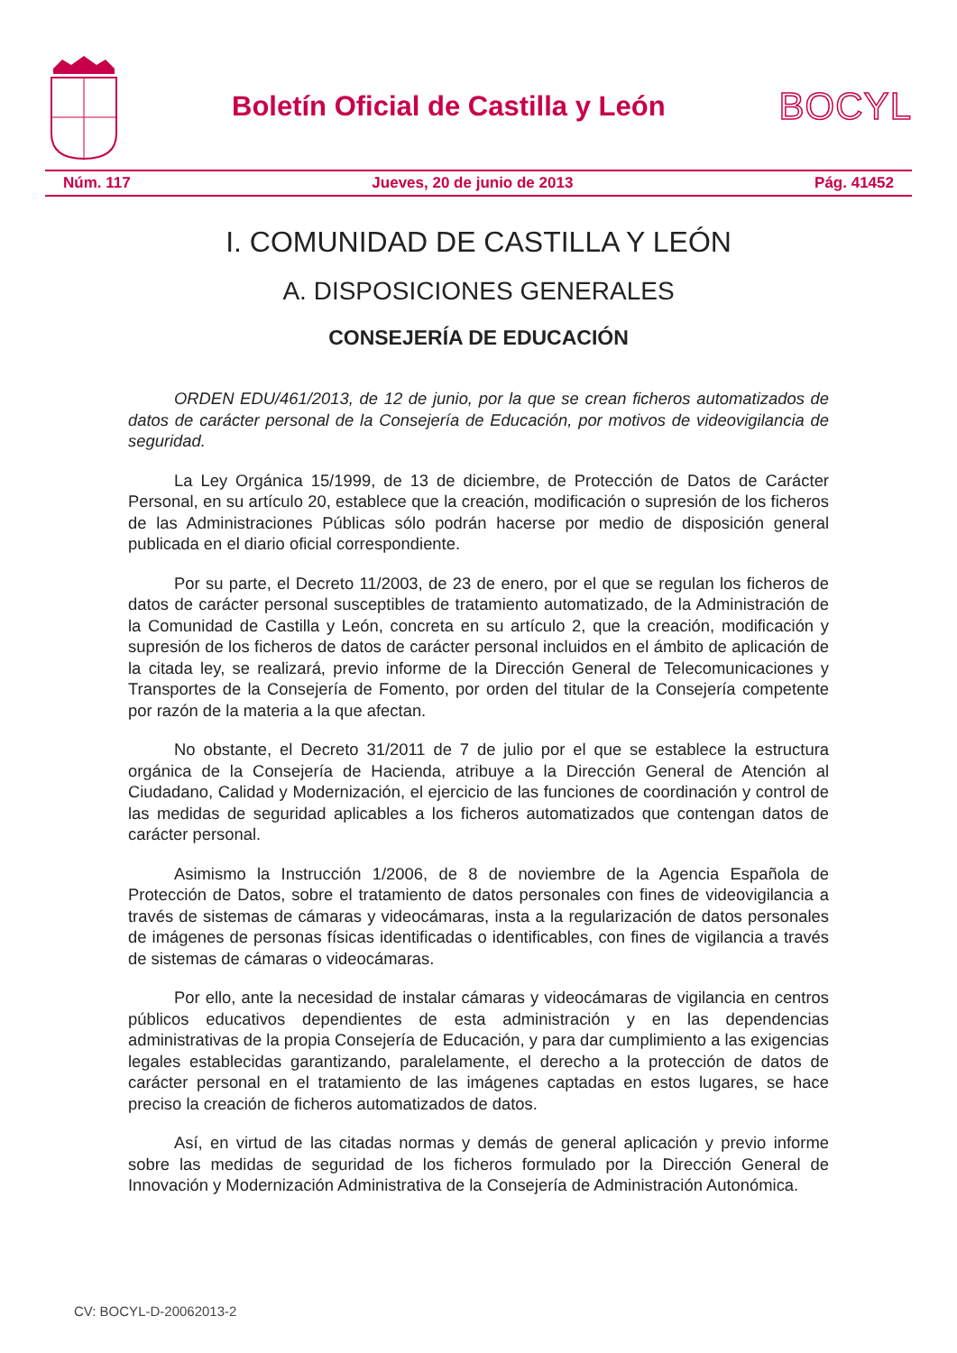Boletín Oficial de Castilla y León
BOCYL
Núm. 117 Jueves, 20 de junio de 2013 Pág. 41452
I. COMUNIDAD DE CASTILLA Y LEÓN
A. DISPOSICIONES GENERALES
CONSEJERÍA DE EDUCACIÓN
ORDEN EDU/461/2013, de 12 de junio, por la que se crean ficheros automatizados de datos de carácter personal de la Consejería de Educación, por motivos de videovigilancia de seguridad.
La Ley Orgánica 15/1999, de 13 de diciembre, de Protección de Datos de Carácter Personal, en su artículo 20, establece que la creación, modificación o supresión de los ficheros de las Administraciones Públicas sólo podrán hacerse por medio de disposición general publicada en el diario oficial correspondiente.
Por su parte, el Decreto 11/2003, de 23 de enero, por el que se regulan los ficheros de datos de carácter personal susceptibles de tratamiento automatizado, de la Administración de la Comunidad de Castilla y León, concreta en su artículo 2, que la creación, modificación y supresión de los ficheros de datos de carácter personal incluidos en el ámbito de aplicación de la citada ley, se realizará, previo informe de la Dirección General de Telecomunicaciones y Transportes de la Consejería de Fomento, por orden del titular de la Consejería competente por razón de la materia a la que afectan.
No obstante, el Decreto 31/2011 de 7 de julio por el que se establece la estructura orgánica de la Consejería de Hacienda, atribuye a la Dirección General de Atención al Ciudadano, Calidad y Modernización, el ejercicio de las funciones de coordinación y control de las medidas de seguridad aplicables a los ficheros automatizados que contengan datos de carácter personal.
Asimismo la Instrucción 1/2006, de 8 de noviembre de la Agencia Española de Protección de Datos, sobre el tratamiento de datos personales con fines de videovigilancia a través de sistemas de cámaras y videocámaras, insta a la regularización de datos personales de imágenes de personas físicas identificadas o identificables, con fines de vigilancia a través de sistemas de cámaras o videocámaras.
Por ello, ante la necesidad de instalar cámaras y videocámaras de vigilancia en centros públicos educativos dependientes de esta administración y en las dependencias administrativas de la propia Consejería de Educación, y para dar cumplimiento a las exigencias legales establecidas garantizando, paralelamente, el derecho a la protección de datos de carácter personal en el tratamiento de las imágenes captadas en estos lugares, se hace preciso la creación de ficheros automatizados de datos.
Así, en virtud de las citadas normas y demás de general aplicación y previo informe sobre las medidas de seguridad de los ficheros formulado por la Dirección General de Innovación y Modernización Administrativa de la Consejería de Administración Autonómica.
CV: BOCYL-D-20062013-2